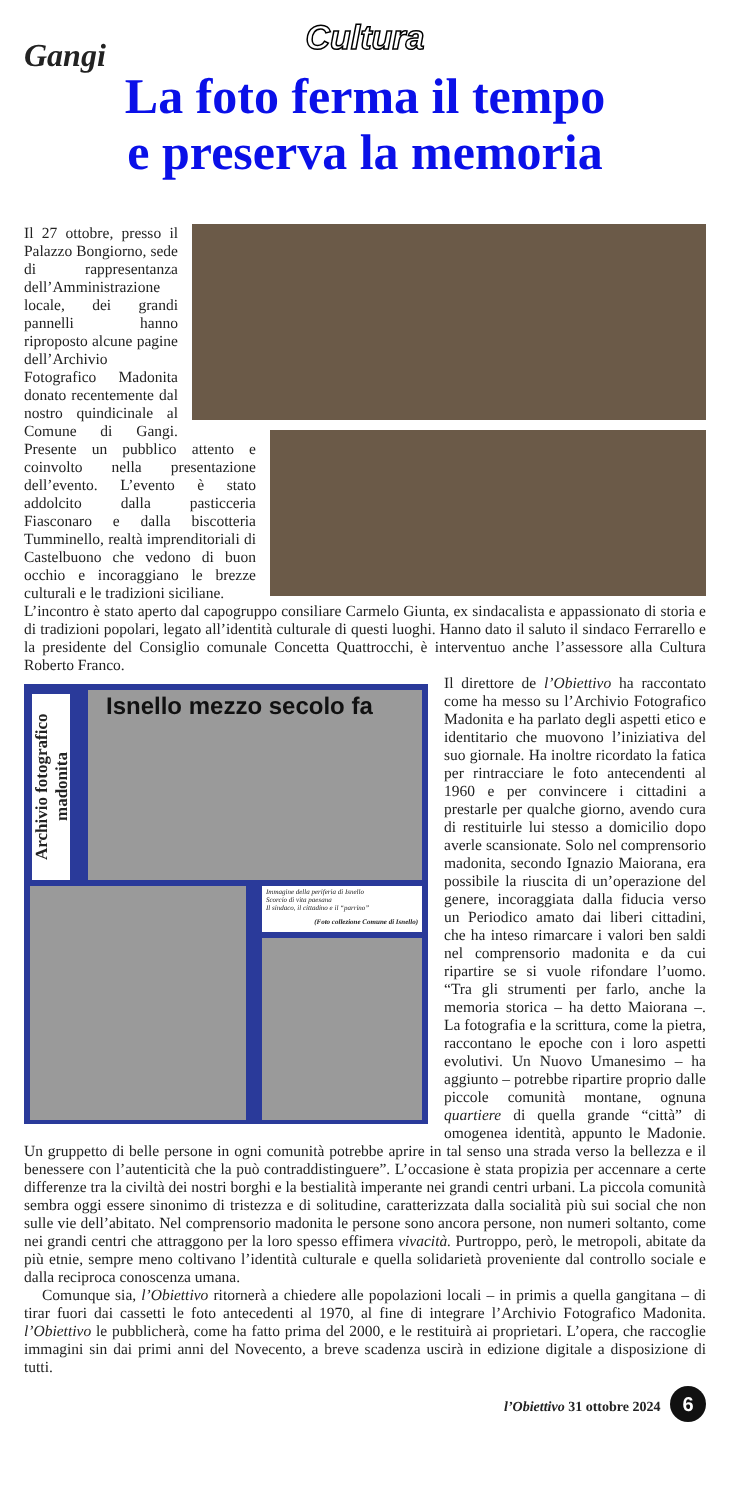Cultura
Gangi
La foto ferma il tempo
e preserva la memoria
Il 27 ottobre, presso il Palazzo Bongiorno, sede di rappresentanza dell’Amministrazione locale, dei grandi pannelli hanno riproposto alcune pagine dell’Archivio Fotografico Madonita donato recentemente dal nostro quindicinale al Comune di Gangi. Presente un pubblico attento e coinvolto nella presentazione dell’evento. L’evento è stato addolcito dalla pasticceria Fiasconaro e dalla biscotteria Tumminello, realtà imprenditoriali di Castelbuono che vedono di buon occhio e incoraggiano le brezze culturali e le tradizioni siciliane.
L’incontro è stato aperto dal capogruppo consiliare Carmelo Giunta, ex sindacalista e appassionato di storia e di tradizioni popolari, legato all’identità culturale di questi luoghi. Hanno dato il saluto il sindaco Ferrarello e la presidente del Consiglio comunale Concetta Quattrocchi, è interventuo anche l’assessore alla Cultura Roberto Franco.
Archivio fotografico madonita
Isnello mezzo secolo fa
Immagine della periferia di Isnello
Scorcio di vita paesana
Il sindaco, il cittadino e il “parrino”
(Foto collezione Comune di Isnello)
Il direttore de l’Obiettivo ha raccontato come ha messo su l’Archivio Fotografico Madonita e ha parlato degli aspetti etico e identitario che muovono l’iniziativa del suo giornale. Ha inoltre ricordato la fatica per rintracciare le foto antecendenti al 1960 e per convincere i cittadini a prestarle per qualche giorno, avendo cura di restituirle lui stesso a domicilio dopo averle scansionate. Solo nel comprensorio madonita, secondo Ignazio Maiorana, era possibile la riuscita di un’operazione del genere, incoraggiata dalla fiducia verso un Periodico amato dai liberi cittadini, che ha inteso rimarcare i valori ben saldi nel comprensorio madonita e da cui ripartire se si vuole rifondare l’uomo. “Tra gli strumenti per farlo, anche la memoria storica – ha detto Maiorana –. La fotografia e la scrittura, come la pietra, raccontano le epoche con i loro aspetti evolutivi. Un Nuovo Umanesimo – ha aggiunto – potrebbe ripartire proprio dalle piccole comunità montane, ognuna quartiere di quella grande “città” di omogenea identità, appunto le Madonie. Un gruppetto di belle persone in ogni comunità potrebbe aprire in tal senso una strada verso la bellezza e il benessere con l’autenticità che la può contraddistinguere”. L’occasione è stata propizia per accennare a certe differenze tra la civiltà dei nostri borghi e la bestialità imperante nei grandi centri urbani. La piccola comunità sembra oggi essere sinonimo di tristezza e di solitudine, caratterizzata dalla socialità più sui social che non sulle vie dell’abitato. Nel comprensorio madonita le persone sono ancora persone, non numeri soltanto, come nei grandi centri che attraggono per la loro spesso effimera vivacità. Purtroppo, però, le metropoli, abitate da più etnie, sempre meno coltivano l’identità culturale e quella solidarietà proveniente dal controllo sociale e dalla reciproca conoscenza umana.
Comunque sia, l’Obiettivo ritornerà a chiedere alle popolazioni locali – in primis a quella gangitana – di tirar fuori dai cassetti le foto antecedenti al 1970, al fine di integrare l’Archivio Fotografico Madonita. l’Obiettivo le pubblicherà, come ha fatto prima del 2000, e le restituirà ai proprietari. L’opera, che raccoglie immagini sin dai primi anni del Novecento, a breve scadenza uscirà in edizione digitale a disposizione di tutti.
l’Obiettivo 31 ottobre 2024 6